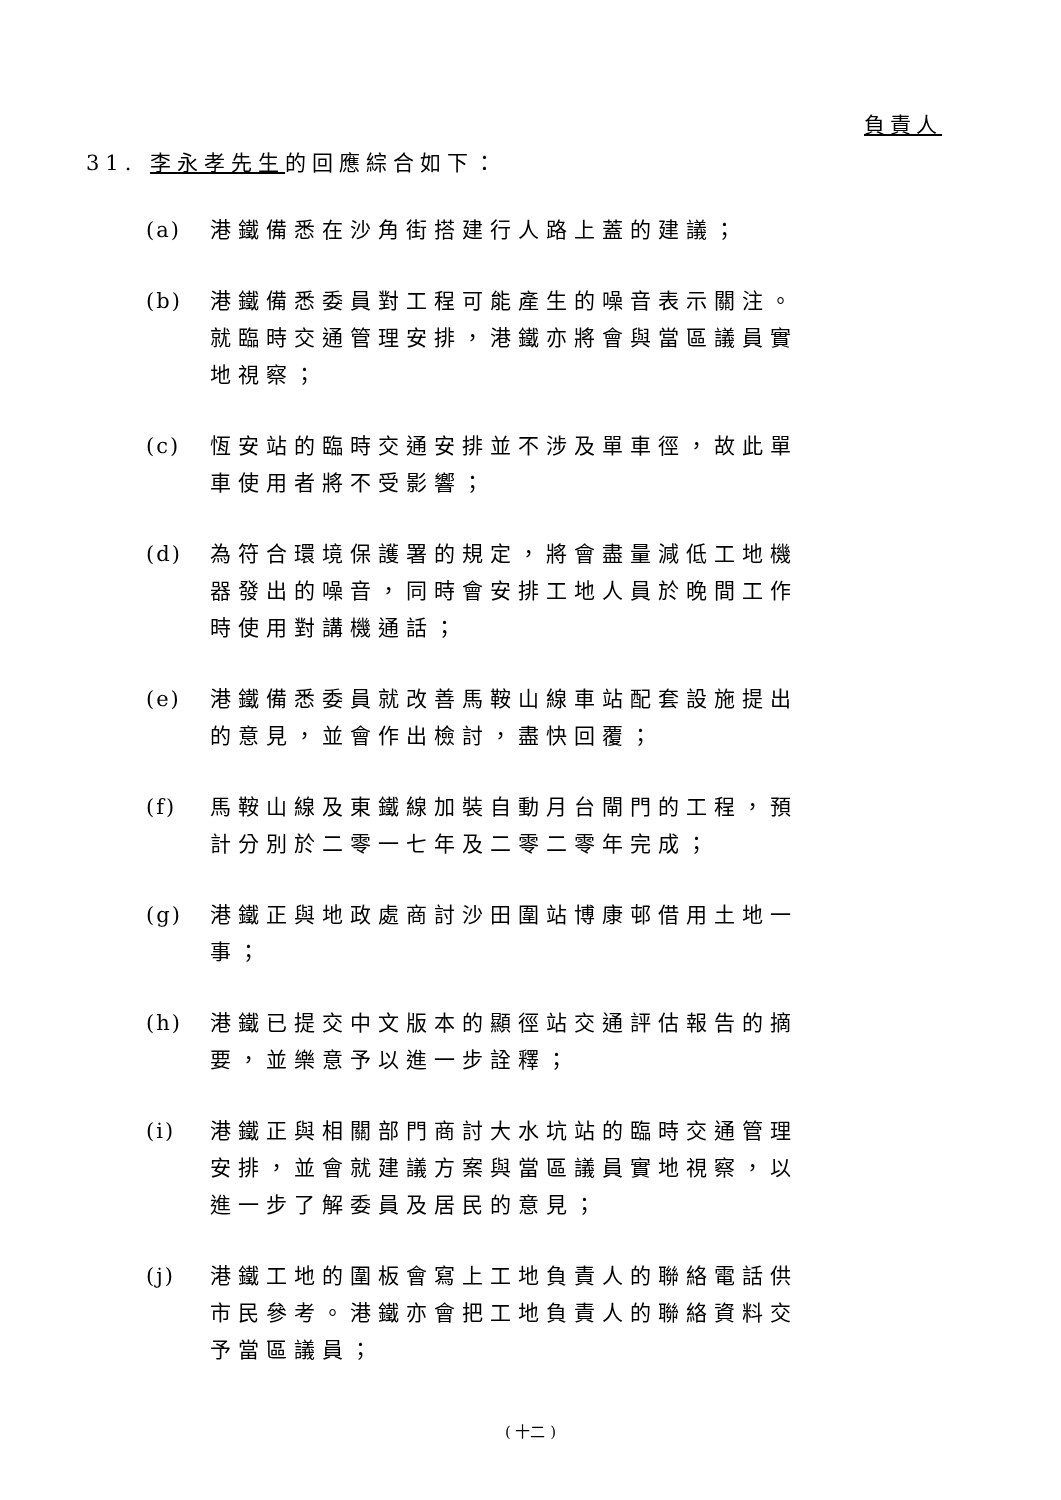負責人
31. 李永孝先生的回應綜合如下：
(a) 港鐵備悉在沙角街搭建行人路上蓋的建議；
(b) 港鐵備悉委員對工程可能產生的噪音表示關注。就臨時交通管理安排，港鐵亦將會與當區議員實地視察；
(c) 恆安站的臨時交通安排並不涉及單車徑，故此單車使用者將不受影響；
(d) 為符合環境保護署的規定，將會盡量減低工地機器發出的噪音，同時會安排工地人員於晚間工作時使用對講機通話；
(e) 港鐵備悉委員就改善馬鞍山線車站配套設施提出的意見，並會作出檢討，盡快回覆；
(f) 馬鞍山線及東鐵線加裝自動月台閘門的工程，預計分別於二零一七年及二零二零年完成；
(g) 港鐵正與地政處商討沙田圍站博康邨借用土地一事；
(h) 港鐵已提交中文版本的顯徑站交通評估報告的摘要，並樂意予以進一步詮釋；
(i) 港鐵正與相關部門商討大水坑站的臨時交通管理安排，並會就建議方案與當區議員實地視察，以進一步了解委員及居民的意見；
(j) 港鐵工地的圍板會寫上工地負責人的聯絡電話供市民參考。港鐵亦會把工地負責人的聯絡資料交予當區議員；
( 十二 )